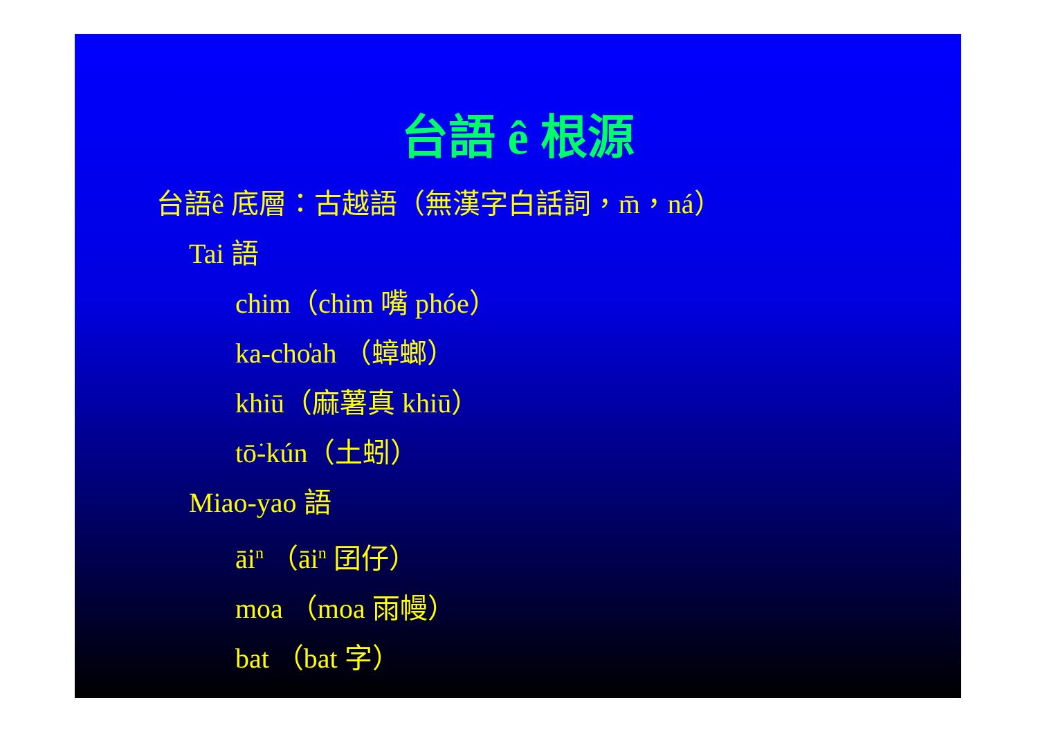台語 ê 根源
台語ê 底層：古越語（無漢字白話詞，m̄，ná）
Tai 語
chim（chim 嘴 phóe）
ka-cho̍ah （蟑螂）
khiū（麻薯真 khiū）
tō͘-kún（土蚓）
Miao-yao 語
āi<sup>n</sup> （āi<sup>n</sup> 囝仔）
moa （moa 雨幔）
bat （bat 字）